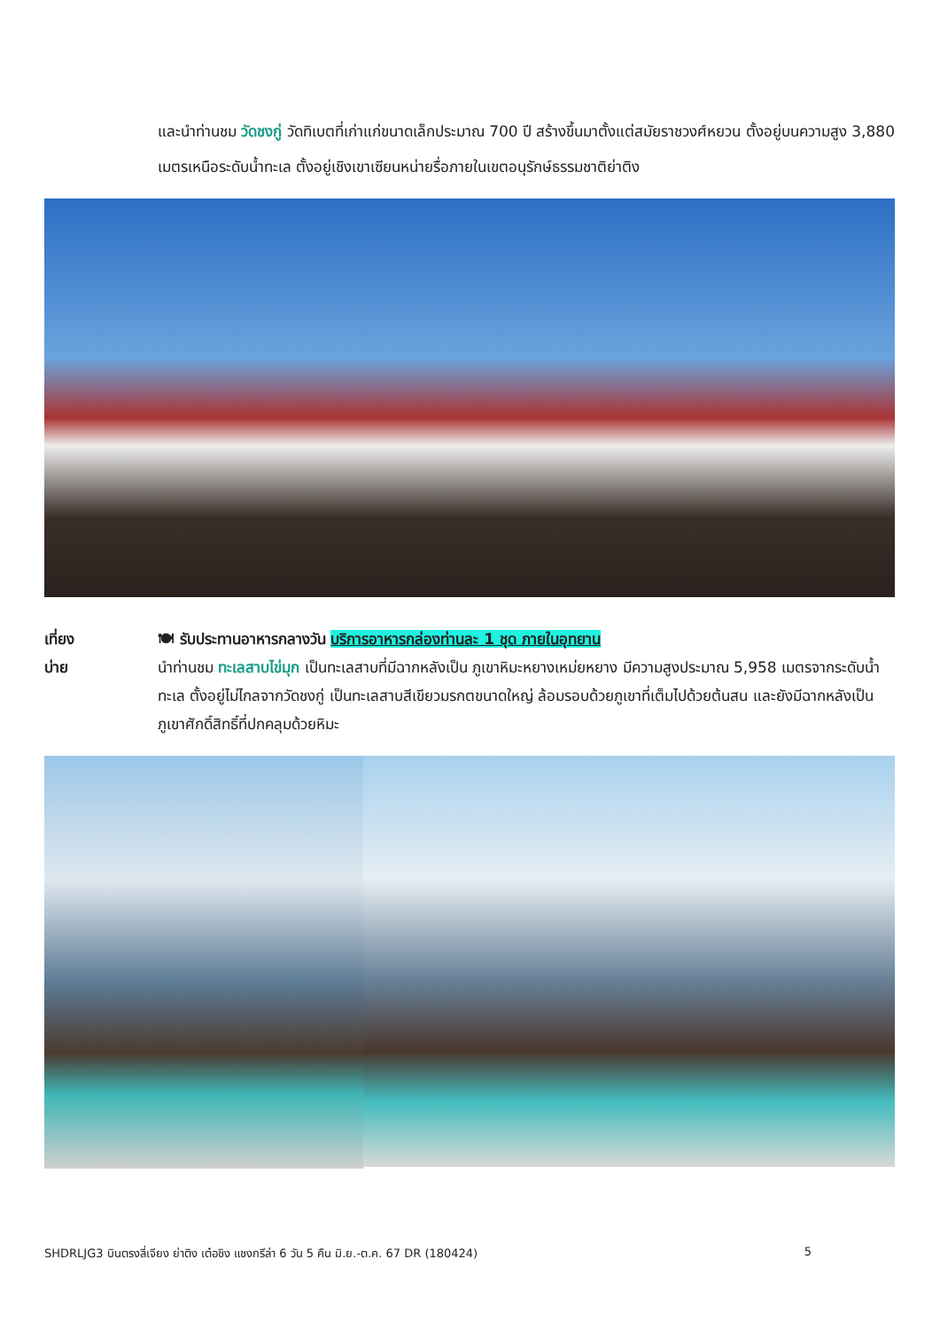และนำท่านชม วัดชงกู่ วัดทิเบตที่เก่าแก่ขนาดเล็กประมาณ 700 ปี สร้างขึ้นมาตั้งแต่สมัยราชวงศ์หยวน ตั้งอยู่บนความสูง 3,880 เมตรเหนือระดับน้ำทะเล ตั้งอยู่เชิงเขาเซียนหน่ายรื่อภายในเขตอนุรักษ์ธรรมชาติย่าติง
เที่ยง
บ่าย
🍽 รับประทานอาหารกลางวัน บริการอาหารกล่องท่านละ 1 ชุด ภายในอุทยาน
นำท่านชม ทะเลสาบไข่มุก เป็นทะเลสาบที่มีฉากหลังเป็น ภูเขาหิมะหยางเหม่ยหยาง มีความสูงประมาณ 5,958 เมตรจากระดับน้ำทะเล ตั้งอยู่ไม่ไกลจากวัดชงกู่ เป็นทะเลสาบสีเขียวมรกตขนาดใหญ่ ล้อมรอบด้วยภูเขาที่เต็มไปด้วยต้นสน และยังมีฉากหลังเป็นภูเขาศักดิ์สิทธิ์ที่ปกคลุมด้วยหิมะ
SHDRLJG3 บินตรงลี่เจียง ย่าติง เต๋อชิง แชงกรีล่า 6 วัน 5 คืน มิ.ย.-ต.ค. 67 DR (180424) 5